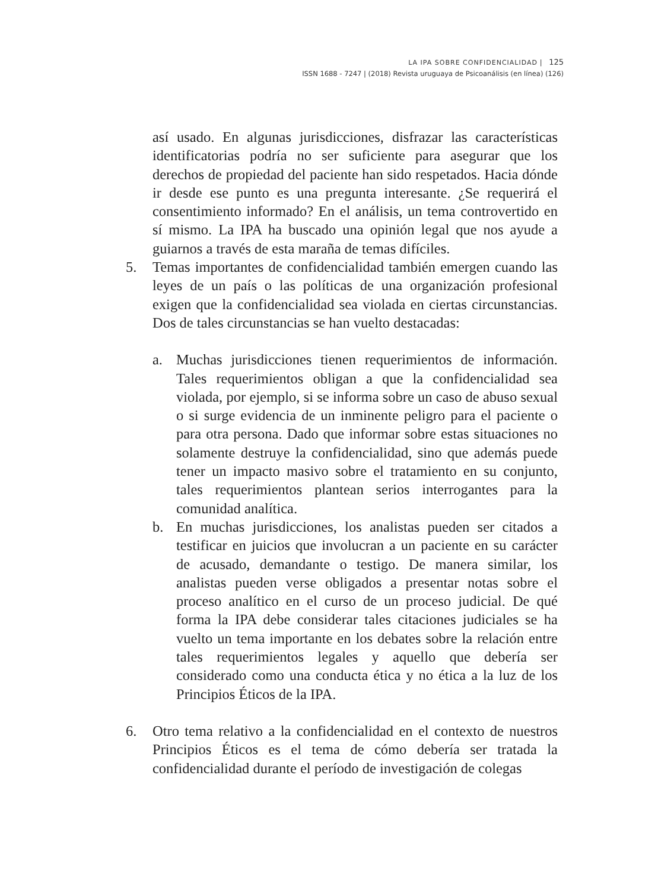LA IPA SOBRE CONFIDENCIALIDAD | 125
ISSN 1688 - 7247 | (2018) Revista uruguaya de Psicoanálisis (en línea) (126)
así usado. En algunas jurisdicciones, disfrazar las características identificatorias podría no ser suficiente para asegurar que los derechos de propiedad del paciente han sido respetados. Hacia dónde ir desde ese punto es una pregunta interesante. ¿Se requerirá el consentimiento informado? En el análisis, un tema controvertido en sí mismo. La IPA ha buscado una opinión legal que nos ayude a guiarnos a través de esta maraña de temas difíciles.
5. Temas importantes de confidencialidad también emergen cuando las leyes de un país o las políticas de una organización profesional exigen que la confidencialidad sea violada en ciertas circunstancias. Dos de tales circunstancias se han vuelto destacadas:
a. Muchas jurisdicciones tienen requerimientos de información. Tales requerimientos obligan a que la confidencialidad sea violada, por ejemplo, si se informa sobre un caso de abuso sexual o si surge evidencia de un inminente peligro para el paciente o para otra persona. Dado que informar sobre estas situaciones no solamente destruye la confidencialidad, sino que además puede tener un impacto masivo sobre el tratamiento en su conjunto, tales requerimientos plantean serios interrogantes para la comunidad analítica.
b. En muchas jurisdicciones, los analistas pueden ser citados a testificar en juicios que involucran a un paciente en su carácter de acusado, demandante o testigo. De manera similar, los analistas pueden verse obligados a presentar notas sobre el proceso analítico en el curso de un proceso judicial. De qué forma la IPA debe considerar tales citaciones judiciales se ha vuelto un tema importante en los debates sobre la relación entre tales requerimientos legales y aquello que debería ser considerado como una conducta ética y no ética a la luz de los Principios Éticos de la IPA.
6. Otro tema relativo a la confidencialidad en el contexto de nuestros Principios Éticos es el tema de cómo debería ser tratada la confidencialidad durante el período de investigación de colegas